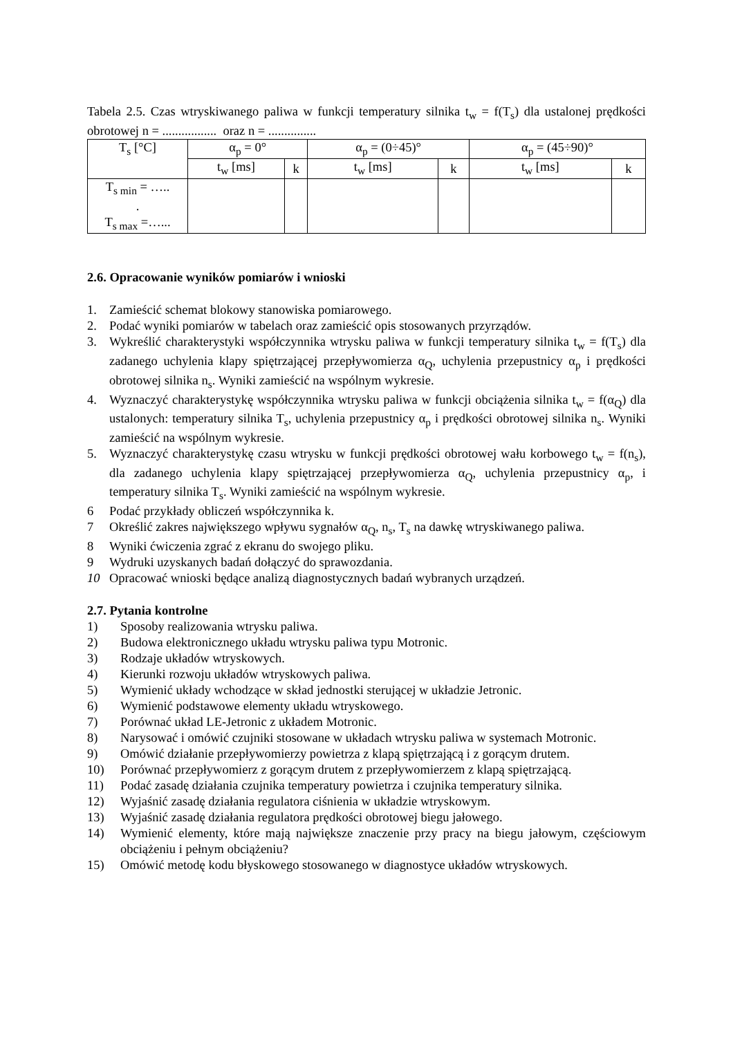Tabela 2.5. Czas wtryskiwanego paliwa w funkcji temperatury silnika t<sub>w</sub> = f(T<sub>s</sub>) dla ustalonej prędkości obrotowej n = ................. oraz n = ...............
| T<sub>s</sub> [°C] | α<sub>p</sub> = 0° | | α<sub>p</sub> = (0÷45)° | | α<sub>p</sub> = (45÷90)° | |
| --- | --- | --- | --- | --- | --- | --- |
| | t<sub>w</sub> [ms] | k | t<sub>w</sub> [ms] | k | t<sub>w</sub> [ms] | k |
| T<sub>s min</sub> = ….. . T<sub>s max</sub> =…... | | | | | | |
2.6. Opracowanie wyników pomiarów i wnioski
1. Zamieścić schemat blokowy stanowiska pomiarowego.
2. Podać wyniki pomiarów w tabelach oraz zamieścić opis stosowanych przyrządów.
3. Wykreślić charakterystyki współczynnika wtrysku paliwa w funkcji temperatury silnika t<sub>w</sub> = f(T<sub>s</sub>) dla zadanego uchylenia klapy spiętrzającej przepływomierza α<sub>Q</sub>, uchylenia przepustnicy α<sub>p</sub> i prędkości obrotowej silnika n<sub>s</sub>. Wyniki zamieścić na wspólnym wykresie.
4. Wyznaczyć charakterystykę współczynnika wtrysku paliwa w funkcji obciążenia silnika t<sub>w</sub> = f(α<sub>Q</sub>) dla ustalonych: temperatury silnika T<sub>s</sub>, uchylenia przepustnicy α<sub>p</sub> i prędkości obrotowej silnika n<sub>s</sub>. Wyniki zamieścić na wspólnym wykresie.
5. Wyznaczyć charakterystykę czasu wtrysku w funkcji prędkości obrotowej wału korbowego t<sub>w</sub> = f(n<sub>s</sub>), dla zadanego uchylenia klapy spiętrzającej przepływomierza α<sub>Q</sub>, uchylenia przepustnicy α<sub>p</sub>, i temperatury silnika T<sub>s</sub>. Wyniki zamieścić na wspólnym wykresie.
6 Podać przykłady obliczeń współczynnika k.
7 Określić zakres największego wpływu sygnałów α<sub>Q</sub>, n<sub>s</sub>, T<sub>s</sub> na dawkę wtryskiwanego paliwa.
8 Wyniki ćwiczenia zgrać z ekranu do swojego pliku.
9 Wydruki uzyskanych badań dołączyć do sprawozdania.
10 Opracować wnioski będące analizą diagnostycznych badań wybranych urządzeń.
2.7. Pytania kontrolne
1) Sposoby realizowania wtrysku paliwa.
2) Budowa elektronicznego układu wtrysku paliwa typu Motronic.
3) Rodzaje układów wtryskowych.
4) Kierunki rozwoju układów wtryskowych paliwa.
5) Wymienić układy wchodzące w skład jednostki sterującej w układzie Jetronic.
6) Wymienić podstawowe elementy układu wtryskowego.
7) Porównać układ LE-Jetronic z układem Motronic.
8) Narysować i omówić czujniki stosowane w układach wtrysku paliwa w systemach Motronic.
9) Omówić działanie przepływomierzy powietrza z klapą spiętrzającą i z gorącym drutem.
10) Porównać przepływomierz z gorącym drutem z przepływomierzem z klapą spiętrzającą.
11) Podać zasadę działania czujnika temperatury powietrza i czujnika temperatury silnika.
12) Wyjaśnić zasadę działania regulatora ciśnienia w układzie wtryskowym.
13) Wyjaśnić zasadę działania regulatora prędkości obrotowej biegu jałowego.
14) Wymienić elementy, które mają największe znaczenie przy pracy na biegu jałowym, częściowym obciążeniu i pełnym obciążeniu?
15) Omówić metodę kodu błyskowego stosowanego w diagnostyce układów wtryskowych.